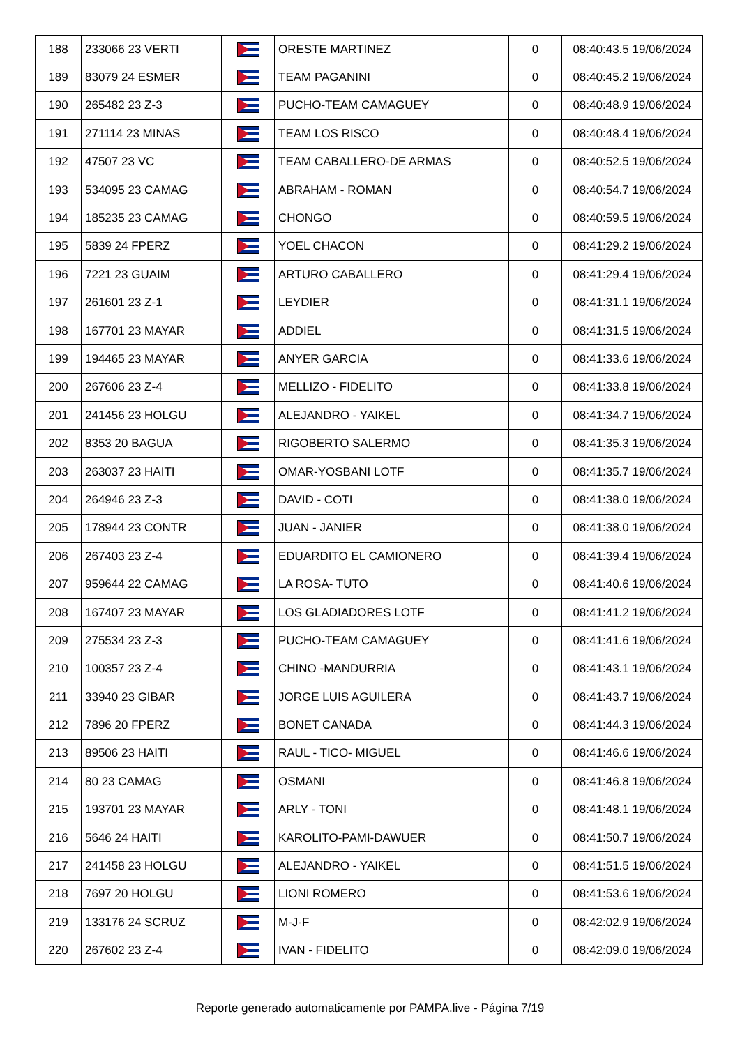| 188 | 233066 23 VERTI | | ORESTE MARTINEZ | 0 | 08:40:43.5 19/06/2024 |
| 189 | 83079 24 ESMER | | TEAM PAGANINI | 0 | 08:40:45.2 19/06/2024 |
| 190 | 265482 23 Z-3 | | PUCHO-TEAM CAMAGUEY | 0 | 08:40:48.9 19/06/2024 |
| 191 | 271114 23 MINAS | | TEAM LOS RISCO | 0 | 08:40:48.4 19/06/2024 |
| 192 | 47507 23 VC | | TEAM CABALLERO-DE ARMAS | 0 | 08:40:52.5 19/06/2024 |
| 193 | 534095 23 CAMAG | | ABRAHAM - ROMAN | 0 | 08:40:54.7 19/06/2024 |
| 194 | 185235 23 CAMAG | | CHONGO | 0 | 08:40:59.5 19/06/2024 |
| 195 | 5839 24 FPERZ | | YOEL CHACON | 0 | 08:41:29.2 19/06/2024 |
| 196 | 7221 23 GUAIM | | ARTURO CABALLERO | 0 | 08:41:29.4 19/06/2024 |
| 197 | 261601 23 Z-1 | | LEYDIER | 0 | 08:41:31.1 19/06/2024 |
| 198 | 167701 23 MAYAR | | ADDIEL | 0 | 08:41:31.5 19/06/2024 |
| 199 | 194465 23 MAYAR | | ANYER GARCIA | 0 | 08:41:33.6 19/06/2024 |
| 200 | 267606 23 Z-4 | | MELLIZO - FIDELITO | 0 | 08:41:33.8 19/06/2024 |
| 201 | 241456 23 HOLGU | | ALEJANDRO - YAIKEL | 0 | 08:41:34.7 19/06/2024 |
| 202 | 8353 20 BAGUA | | RIGOBERTO SALERMO | 0 | 08:41:35.3 19/06/2024 |
| 203 | 263037 23 HAITI | | OMAR-YOSBANI LOTF | 0 | 08:41:35.7 19/06/2024 |
| 204 | 264946 23 Z-3 | | DAVID - COTI | 0 | 08:41:38.0 19/06/2024 |
| 205 | 178944 23 CONTR | | JUAN - JANIER | 0 | 08:41:38.0 19/06/2024 |
| 206 | 267403 23 Z-4 | | EDUARDITO EL CAMIONERO | 0 | 08:41:39.4 19/06/2024 |
| 207 | 959644 22 CAMAG | | LA ROSA- TUTO | 0 | 08:41:40.6 19/06/2024 |
| 208 | 167407 23 MAYAR | | LOS GLADIADORES LOTF | 0 | 08:41:41.2 19/06/2024 |
| 209 | 275534 23 Z-3 | | PUCHO-TEAM CAMAGUEY | 0 | 08:41:41.6 19/06/2024 |
| 210 | 100357 23 Z-4 | | CHINO -MANDURRIA | 0 | 08:41:43.1 19/06/2024 |
| 211 | 33940 23 GIBAR | | JORGE LUIS AGUILERA | 0 | 08:41:43.7 19/06/2024 |
| 212 | 7896 20 FPERZ | | BONET CANADA | 0 | 08:41:44.3 19/06/2024 |
| 213 | 89506 23 HAITI | | RAUL - TICO- MIGUEL | 0 | 08:41:46.6 19/06/2024 |
| 214 | 80 23 CAMAG | | OSMANI | 0 | 08:41:46.8 19/06/2024 |
| 215 | 193701 23 MAYAR | | ARLY - TONI | 0 | 08:41:48.1 19/06/2024 |
| 216 | 5646 24 HAITI | | KAROLITO-PAMI-DAWUER | 0 | 08:41:50.7 19/06/2024 |
| 217 | 241458 23 HOLGU | | ALEJANDRO - YAIKEL | 0 | 08:41:51.5 19/06/2024 |
| 218 | 7697 20 HOLGU | | LIONI ROMERO | 0 | 08:41:53.6 19/06/2024 |
| 219 | 133176 24 SCRUZ | | M-J-F | 0 | 08:42:02.9 19/06/2024 |
| 220 | 267602 23 Z-4 | | IVAN - FIDELITO | 0 | 08:42:09.0 19/06/2024 |
Reporte generado automaticamente por PAMPA.live - Página 7/19